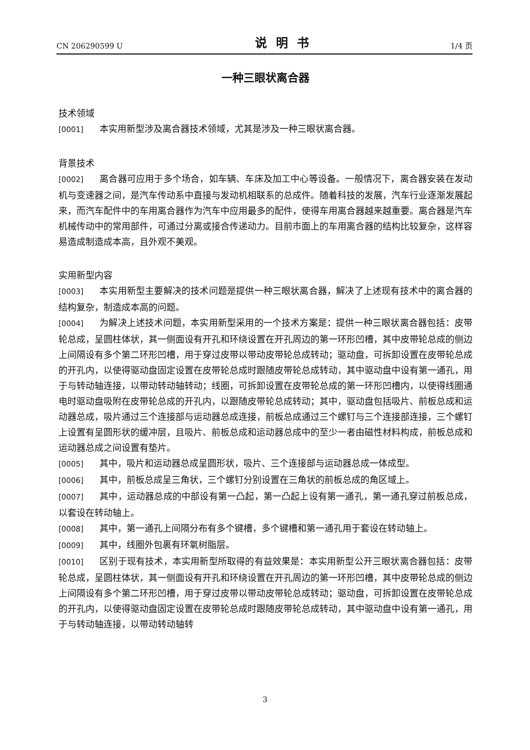CN 206290599 U 说明书 1/4 页
一种三眼状离合器
技术领域
[0001] 本实用新型涉及离合器技术领域，尤其是涉及一种三眼状离合器。
背景技术
[0002] 离合器可应用于多个场合，如车辆、车床及加工中心等设备。一般情况下，离合器安装在发动机与变速器之间，是汽车传动系中直接与发动机相联系的总成件。随着科技的发展，汽车行业逐渐发展起来，而汽车配件中的车用离合器作为汽车中应用最多的配件，使得车用离合器越来越重要。离合器是汽车机械传动中的常用部件，可通过分离或接合传递动力。目前市面上的车用离合器的结构比较复杂，这样容易造成制造成本高，且外观不美观。
实用新型内容
[0003] 本实用新型主要解决的技术问题是提供一种三眼状离合器，解决了上述现有技术中的离合器的结构复杂，制造成本高的问题。
[0004] 为解决上述技术问题，本实用新型采用的一个技术方案是：提供一种三眼状离合器包括：皮带轮总成，呈圆柱体状，其一侧面设有开孔和环绕设置在开孔周边的第一环形凹槽，其中皮带轮总成的侧边上间隔设有多个第二环形凹槽，用于穿过皮带以带动皮带轮总成转动；驱动盘，可拆卸设置在皮带轮总成的开孔内，以使得驱动盘固定设置在皮带轮总成时跟随皮带轮总成转动，其中驱动盘中设有第一通孔，用于与转动轴连接，以带动转动轴转动；线圈，可拆卸设置在皮带轮总成的第一环形凹槽内，以使得线圈通电时驱动盘吸附在皮带轮总成的开孔内，以跟随皮带轮总成转动；其中，驱动盘包括吸片、前板总成和运动器总成，吸片通过三个连接部与运动器总成连接，前板总成通过三个螺钉与三个连接部连接，三个螺钉上设置有呈圆形状的缓冲层，且吸片、前板总成和运动器总成中的至少一者由磁性材料构成，前板总成和运动器总成之间设置有垫片。
[0005] 其中，吸片和运动器总成呈圆形状，吸片、三个连接部与运动器总成一体成型。
[0006] 其中，前板总成呈三角状，三个螺钉分别设置在三角状的前板总成的角区域上。
[0007] 其中，运动器总成的中部设有第一凸起，第一凸起上设有第一通孔，第一通孔穿过前板总成，以套设在转动轴上。
[0008] 其中，第一通孔上间隔分布有多个键槽，多个键槽和第一通孔用于套设在转动轴上。
[0009] 其中，线圈外包裹有环氧树脂层。
[0010] 区别于现有技术，本实用新型所取得的有益效果是：本实用新型公开三眼状离合器包括：皮带轮总成，呈圆柱体状，其一侧面设有开孔和环绕设置在开孔周边的第一环形凹槽，其中皮带轮总成的侧边上间隔设有多个第二环形凹槽，用于穿过皮带以带动皮带轮总成转动；驱动盘，可拆卸设置在皮带轮总成的开孔内，以使得驱动盘固定设置在皮带轮总成时跟随皮带轮总成转动，其中驱动盘中设有第一通孔，用于与转动轴连接，以带动转动轴转
3